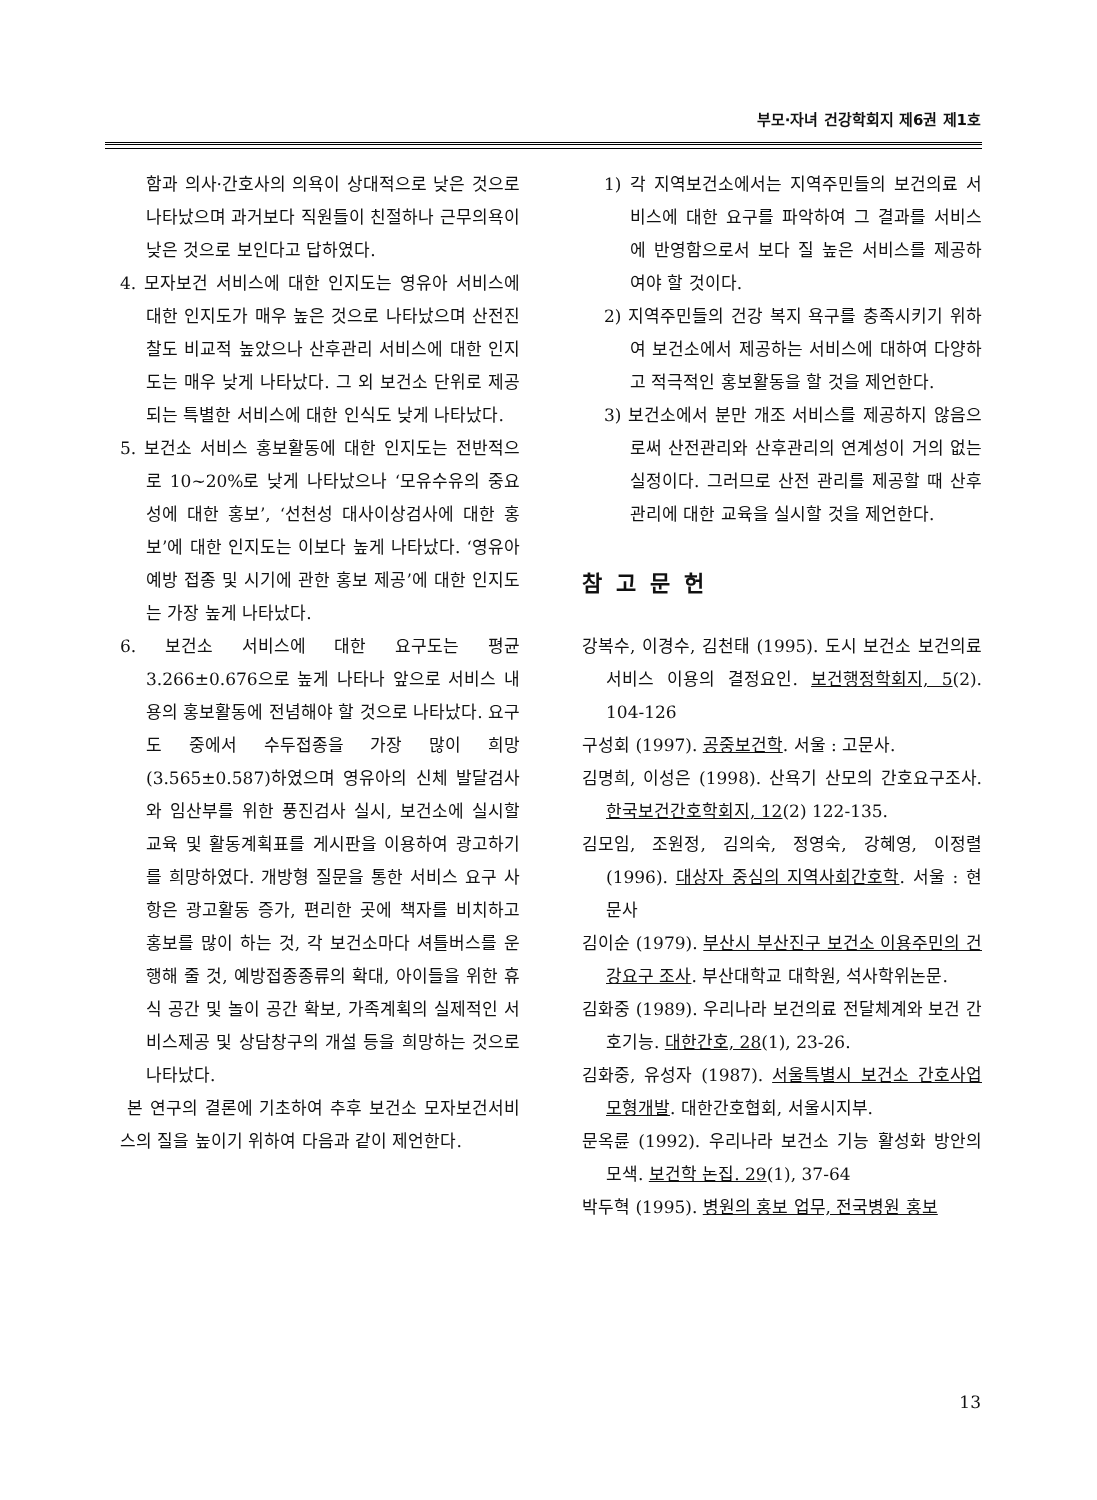부모·자녀 건강학회지 제6권 제1호
함과 의사·간호사의 의욕이 상대적으로 낮은 것으로 나타났으며 과거보다 직원들이 친절하나 근무의욕이 낮은 것으로 보인다고 답하였다.
4. 모자보건 서비스에 대한 인지도는 영유아 서비스에 대한 인지도가 매우 높은 것으로 나타났으며 산전진찰도 비교적 높았으나 산후관리 서비스에 대한 인지도는 매우 낮게 나타났다. 그 외 보건소 단위로 제공되는 특별한 서비스에 대한 인식도 낮게 나타났다.
5. 보건소 서비스 홍보활동에 대한 인지도는 전반적으로 10~20%로 낮게 나타났으나 ‘모유수유의 중요성에 대한 홍보’, ‘선천성 대사이상검사에 대한 홍보’에 대한 인지도는 이보다 높게 나타났다. ‘영유아 예방 접종 및 시기에 관한 홍보 제공’에 대한 인지도는 가장 높게 나타났다.
6. 보건소 서비스에 대한 요구도는 평균 3.266±0.676으로 높게 나타나 앞으로 서비스 내용의 홍보활동에 전념해야 할 것으로 나타났다. 요구도 중에서 수두접종을 가장 많이 희망(3.565±0.587)하였으며 영유아의 신체 발달검사와 임산부를 위한 풍진검사 실시, 보건소에 실시할 교육 및 활동계획표를 게시판을 이용하여 광고하기를 희망하였다. 개방형 질문을 통한 서비스 요구 사항은 광고활동 증가, 편리한 곳에 책자를 비치하고 홍보를 많이 하는 것, 각 보건소마다 셔틀버스를 운행해 줄 것, 예방접종종류의 확대, 아이들을 위한 휴식 공간 및 놀이 공간 확보, 가족계획의 실제적인 서비스제공 및 상담창구의 개설 등을 희망하는 것으로 나타났다.
본 연구의 결론에 기초하여 추후 보건소 모자보건서비스의 질을 높이기 위하여 다음과 같이 제언한다.
1) 각 지역보건소에서는 지역주민들의 보건의료 서비스에 대한 요구를 파악하여 그 결과를 서비스에 반영함으로서 보다 질 높은 서비스를 제공하여야 할 것이다.
2) 지역주민들의 건강 복지 욕구를 충족시키기 위하여 보건소에서 제공하는 서비스에 대하여 다양하고 적극적인 홍보활동을 할 것을 제언한다.
3) 보건소에서 분만 개조 서비스를 제공하지 않음으로써 산전관리와 산후관리의 연계성이 거의 없는 실정이다. 그러므로 산전 관리를 제공할 때 산후관리에 대한 교육을 실시할 것을 제언한다.
참고문헌
강복수, 이경수, 김천태 (1995). 도시 보건소 보건의료서비스 이용의 결정요인. 보건행정학회지, 5(2). 104-126
구성회 (1997). 공중보건학. 서울 : 고문사.
김명희, 이성은 (1998). 산욕기 산모의 간호요구조사. 한국보건간호학회지, 12(2) 122-135.
김모임, 조원정, 김의숙, 정영숙, 강혜영, 이정렬 (1996). 대상자 중심의 지역사회간호학. 서울 : 현문사
김이순 (1979). 부산시 부산진구 보건소 이용주민의 건강요구 조사. 부산대학교 대학원, 석사학위논문.
김화중 (1989). 우리나라 보건의료 전달체계와 보건 간호기능. 대한간호, 28(1), 23-26.
김화중, 유성자 (1987). 서울특별시 보건소 간호사업 모형개발. 대한간호협회, 서울시지부.
문옥륜 (1992). 우리나라 보건소 기능 활성화 방안의 모색. 보건학 논집. 29(1), 37-64
박두혁 (1995). 병원의 홍보 업무, 전국병원 홍보
13